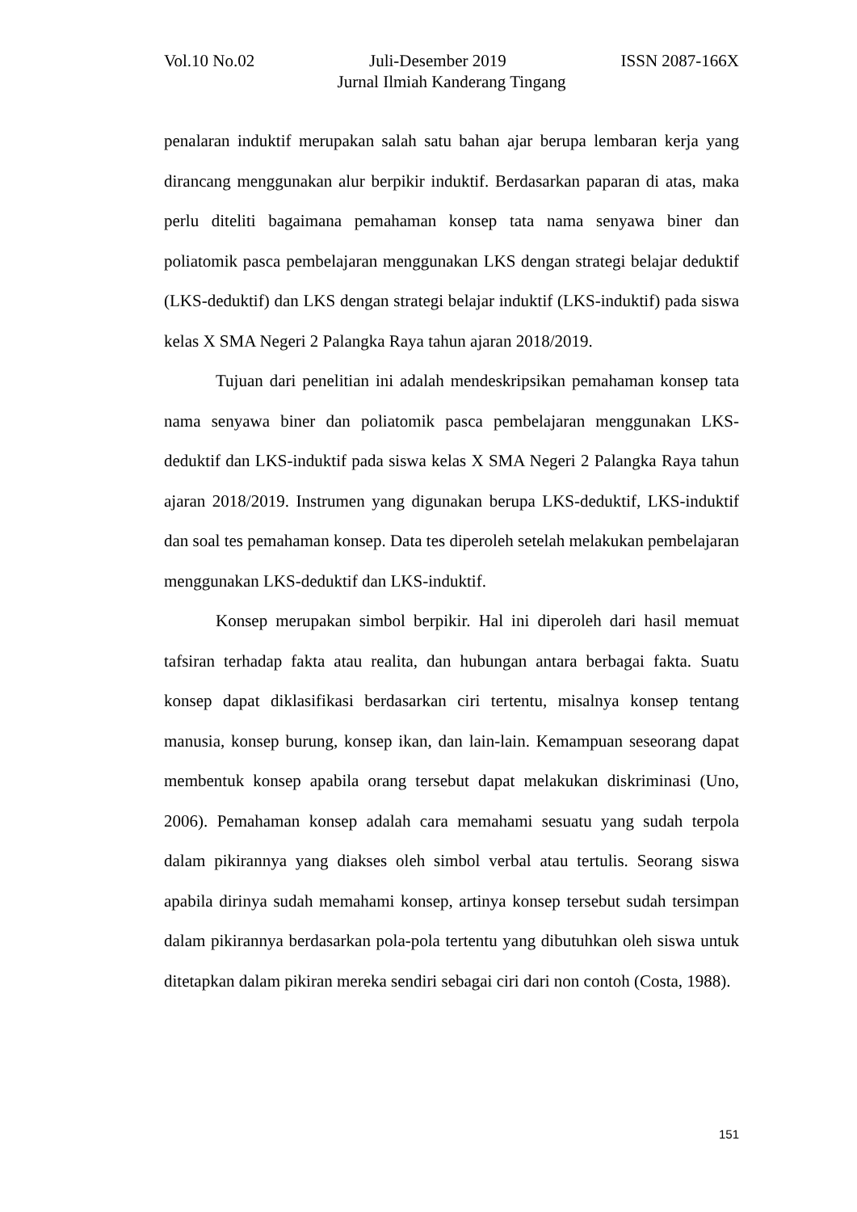Vol.10 No.02 Juli-Desember 2019 ISSN 2087-166X
Jurnal Ilmiah Kanderang Tingang
penalaran induktif merupakan salah satu bahan ajar berupa lembaran kerja yang dirancang menggunakan alur berpikir induktif. Berdasarkan paparan di atas, maka perlu diteliti bagaimana pemahaman konsep tata nama senyawa biner dan poliatomik pasca pembelajaran menggunakan LKS dengan strategi belajar deduktif (LKS-deduktif) dan LKS dengan strategi belajar induktif (LKS-induktif) pada siswa kelas X SMA Negeri 2 Palangka Raya tahun ajaran 2018/2019.
Tujuan dari penelitian ini adalah mendeskripsikan pemahaman konsep tata nama senyawa biner dan poliatomik pasca pembelajaran menggunakan LKS-deduktif dan LKS-induktif pada siswa kelas X SMA Negeri 2 Palangka Raya tahun ajaran 2018/2019. Instrumen yang digunakan berupa LKS-deduktif, LKS-induktif dan soal tes pemahaman konsep. Data tes diperoleh setelah melakukan pembelajaran menggunakan LKS-deduktif dan LKS-induktif.
Konsep merupakan simbol berpikir. Hal ini diperoleh dari hasil memuat tafsiran terhadap fakta atau realita, dan hubungan antara berbagai fakta. Suatu konsep dapat diklasifikasi berdasarkan ciri tertentu, misalnya konsep tentang manusia, konsep burung, konsep ikan, dan lain-lain. Kemampuan seseorang dapat membentuk konsep apabila orang tersebut dapat melakukan diskriminasi (Uno, 2006). Pemahaman konsep adalah cara memahami sesuatu yang sudah terpola dalam pikirannya yang diakses oleh simbol verbal atau tertulis. Seorang siswa apabila dirinya sudah memahami konsep, artinya konsep tersebut sudah tersimpan dalam pikirannya berdasarkan pola-pola tertentu yang dibutuhkan oleh siswa untuk ditetapkan dalam pikiran mereka sendiri sebagai ciri dari non contoh (Costa, 1988).
151